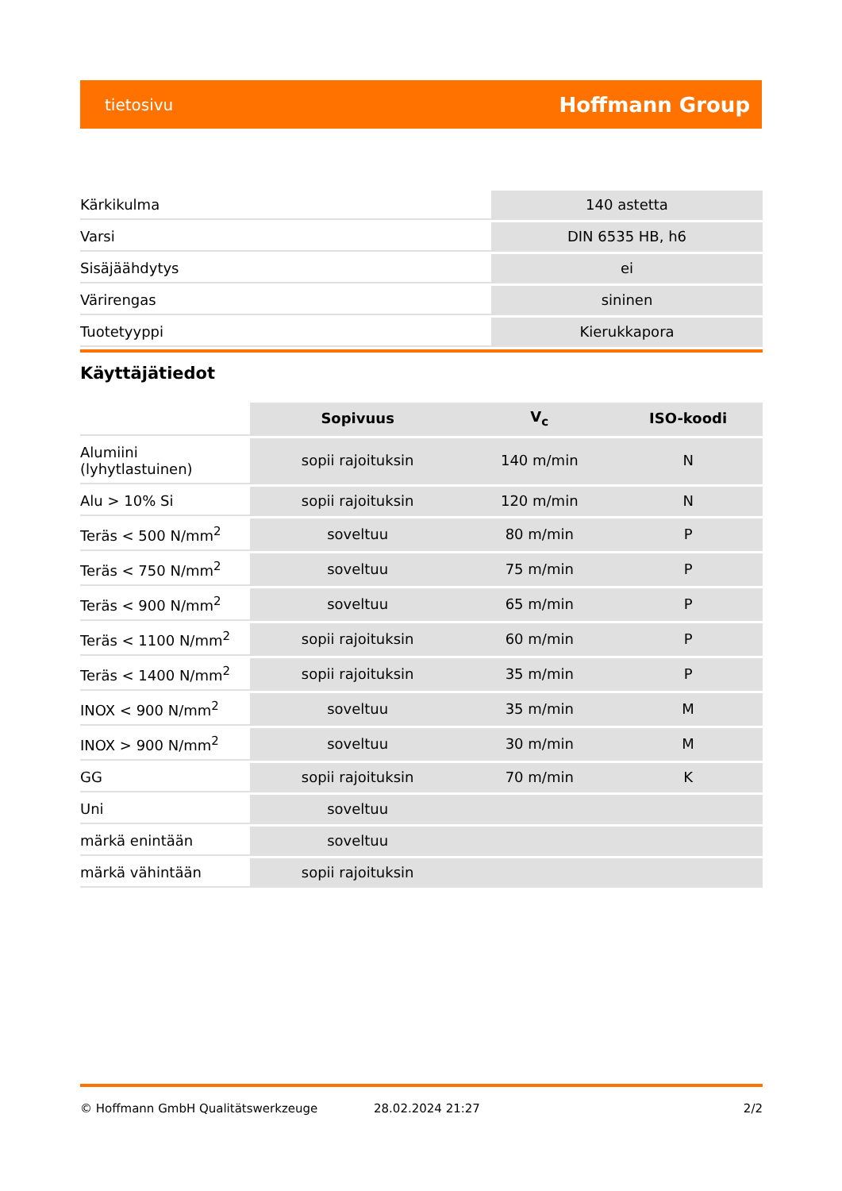tietosivu Hoffmann Group
| Kärkikulma | 140 astetta |
| Varsi | DIN 6535 HB, h6 |
| Sisäjäähdytys | ei |
| Värirengas | sininen |
| Tuotetyyppi | Kierukkapora |
Käyttäjätiedot
| | Sopivuus | V<sub>c</sub> | ISO-koodi |
| --- | --- | --- | --- |
| Alumiini (lyhytlastuinen) | sopii rajoituksin | 140 m/min | N |
| Alu > 10% Si | sopii rajoituksin | 120 m/min | N |
| Teräs < 500 N/mm<sup>2</sup> | soveltuu | 80 m/min | P |
| Teräs < 750 N/mm<sup>2</sup> | soveltuu | 75 m/min | P |
| Teräs < 900 N/mm<sup>2</sup> | soveltuu | 65 m/min | P |
| Teräs < 1100 N/mm<sup>2</sup> | sopii rajoituksin | 60 m/min | P |
| Teräs < 1400 N/mm<sup>2</sup> | sopii rajoituksin | 35 m/min | P |
| INOX < 900 N/mm<sup>2</sup> | soveltuu | 35 m/min | M |
| INOX > 900 N/mm<sup>2</sup> | soveltuu | 30 m/min | M |
| GG | sopii rajoituksin | 70 m/min | K |
| Uni | soveltuu | | |
| märkä enintään | soveltuu | | |
| märkä vähintään | sopii rajoituksin | | |
© Hoffmann GmbH Qualitätswerkzeuge 28.02.2024 21:27 2/2